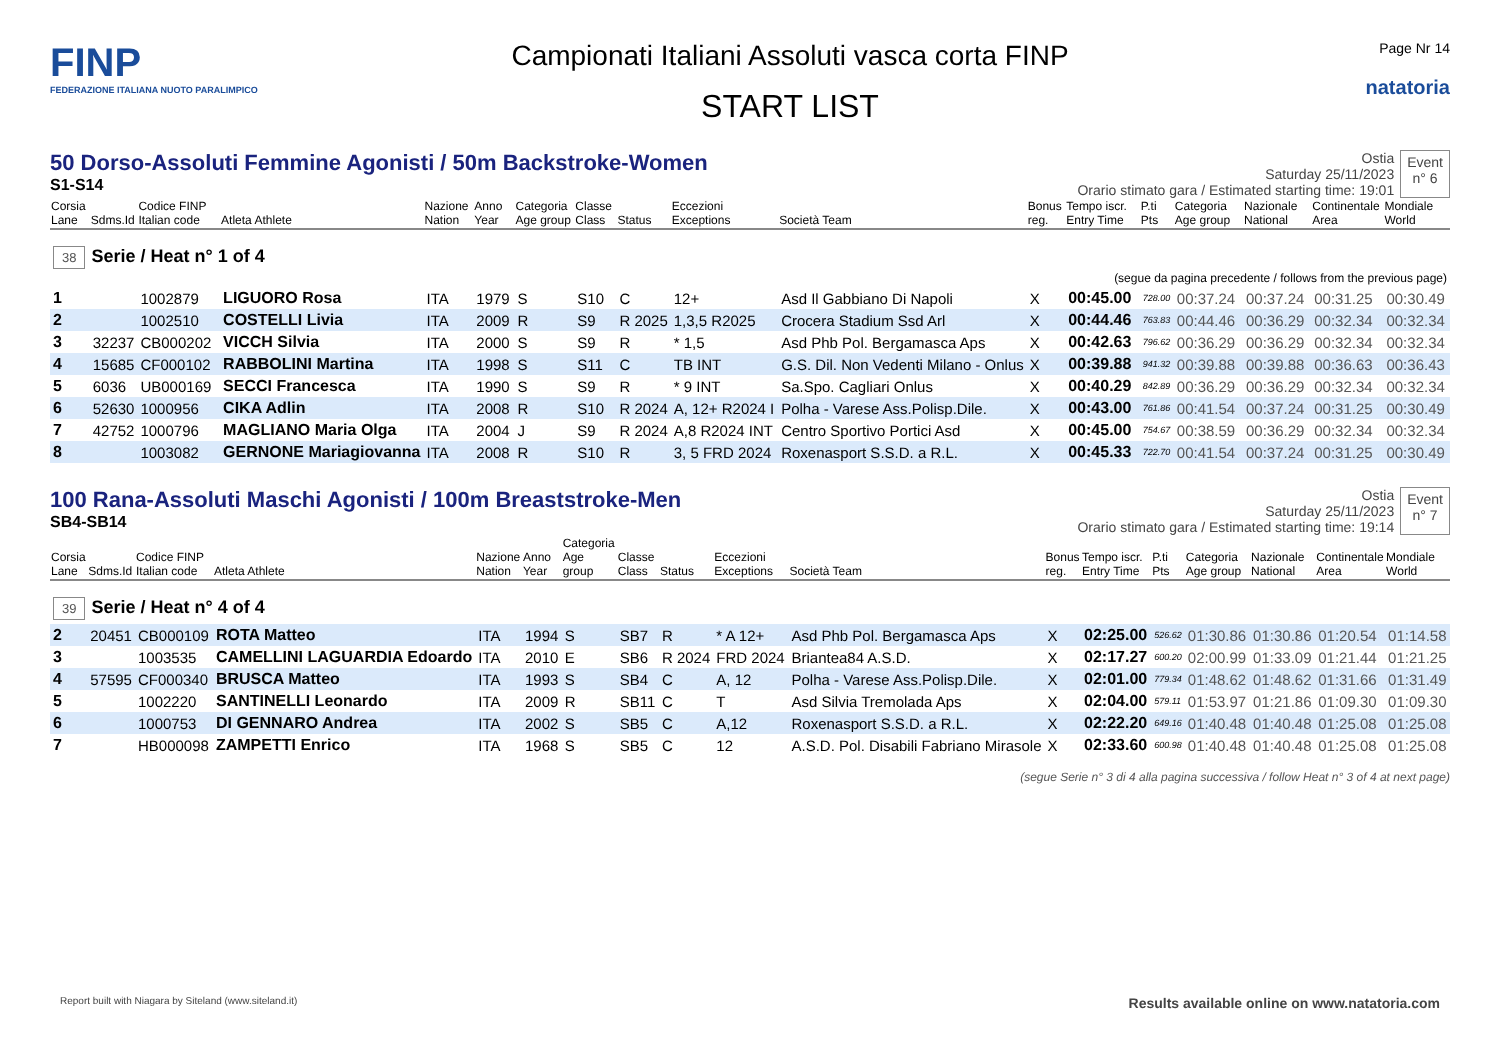FINP
FEDERAZIONE ITALIANA NUOTO PARALIMPICO
Campionati Italiani Assoluti vasca corta FINP
START LIST
Page Nr 14
natatoria
50 Dorso-Assoluti Femmine Agonisti / 50m Backstroke-Women
S1-S14
Ostia
Saturday 25/11/2023
Orario stimato gara / Estimated starting time: 19:01
Event
n° 6
| Corsia Lane | Sdms.Id | Codice FINP Italian code | Atleta Athlete | Nazione Nation | Anno Year | Categoria Age group | Classe Class | Status | Eccezioni Exceptions | Società Team | Bonus reg. | Tempo iscr. Entry Time | P.ti Pts | Categoria Age group | Nazionale National | Continentale Area | Mondiale World |
| --- | --- | --- | --- | --- | --- | --- | --- | --- | --- | --- | --- | --- | --- | --- | --- | --- | --- |
| 38 Serie / Heat n° 1 of 4 (segue da pagina precedente / follows from the previous page) | | | | | | | | | | | | | | | | | |
| 1 | | 1002879 | LIGUORO Rosa | ITA | 1979 | S | S10 | C | 12+ | Asd Il Gabbiano Di Napoli | X | 00:45.00 | 728.00 | 00:37.24 | 00:37.24 | 00:31.25 | 00:30.49 |
| 2 | | 1002510 | COSTELLI Livia | ITA | 2009 | R | S9 | R 2025 | 1,3,5 R2025 | Crocera Stadium Ssd Arl | X | 00:44.46 | 763.83 | 00:44.46 | 00:36.29 | 00:32.34 | 00:32.34 |
| 3 | 32237 | CB000202 | VICCH Silvia | ITA | 2000 | S | S9 | R | * 1,5 | Asd Phb Pol. Bergamasca Aps | X | 00:42.63 | 796.62 | 00:36.29 | 00:36.29 | 00:32.34 | 00:32.34 |
| 4 | 15685 | CF000102 | RABBOLINI Martina | ITA | 1998 | S | S11 | C | TB INT | G.S. Dil. Non Vedenti Milano - Onlus | X | 00:39.88 | 941.32 | 00:39.88 | 00:39.88 | 00:36.63 | 00:36.43 |
| 5 | 6036 | UB000169 | SECCI Francesca | ITA | 1990 | S | S9 | R | * 9 INT | Sa.Spo. Cagliari Onlus | X | 00:40.29 | 842.89 | 00:36.29 | 00:36.29 | 00:32.34 | 00:32.34 |
| 6 | 52630 | 1000956 | CIKA Adlin | ITA | 2008 | R | S10 | R 2024 | A, 12+ R2024 I | Polha - Varese Ass.Polisp.Dile. | X | 00:43.00 | 761.86 | 00:41.54 | 00:37.24 | 00:31.25 | 00:30.49 |
| 7 | 42752 | 1000796 | MAGLIANO Maria Olga | ITA | 2004 | J | S9 | R 2024 | A,8 R2024 INT | Centro Sportivo Portici Asd | X | 00:45.00 | 754.67 | 00:38.59 | 00:36.29 | 00:32.34 | 00:32.34 |
| 8 | | 1003082 | GERNONE Mariagiovanna | ITA | 2008 | R | S10 | R | 3, 5 FRD 2024 | Roxenasport S.S.D. a R.L. | X | 00:45.33 | 722.70 | 00:41.54 | 00:37.24 | 00:31.25 | 00:30.49 |
100 Rana-Assoluti Maschi Agonisti / 100m Breaststroke-Men
SB4-SB14
Ostia
Saturday 25/11/2023
Orario stimato gara / Estimated starting time: 19:14
Event
n° 7
| Corsia Lane | Sdms.Id | Codice FINP Italian code | Atleta Athlete | Nazione Nation | Anno Year | Categoria Age group | Classe Class | Status | Eccezioni Exceptions | Società Team | Bonus reg. | Tempo iscr. Entry Time | P.ti Pts | Categoria Age group | Nazionale National | Continentale Area | Mondiale World |
| --- | --- | --- | --- | --- | --- | --- | --- | --- | --- | --- | --- | --- | --- | --- | --- | --- | --- |
| 39 Serie / Heat n° 4 of 4 | | | | | | | | | | | | | | | | | |
| 2 | 20451 | CB000109 | ROTA Matteo | ITA | 1994 | S | SB7 | R | * A 12+ | Asd Phb Pol. Bergamasca Aps | X | 02:25.00 | 526.62 | 01:30.86 | 01:30.86 | 01:20.54 | 01:14.58 |
| 3 | | 1003535 | CAMELLINI LAGUARDIA Edoardo | ITA | 2010 | E | SB6 | R 2024 | FRD 2024 | Briantea84 A.S.D. | X | 02:17.27 | 600.20 | 02:00.99 | 01:33.09 | 01:21.44 | 01:21.25 |
| 4 | 57595 | CF000340 | BRUSCA Matteo | ITA | 1993 | S | SB4 | C | A, 12 | Polha - Varese Ass.Polisp.Dile. | X | 02:01.00 | 779.34 | 01:48.62 | 01:48.62 | 01:31.66 | 01:31.49 |
| 5 | | 1002220 | SANTINELLI Leonardo | ITA | 2009 | R | SB11 | C | T | Asd Silvia Tremolada Aps | X | 02:04.00 | 579.11 | 01:53.97 | 01:21.86 | 01:09.30 | 01:09.30 |
| 6 | | 1000753 | DI GENNARO Andrea | ITA | 2002 | S | SB5 | C | A,12 | Roxenasport S.S.D. a R.L. | X | 02:22.20 | 649.16 | 01:40.48 | 01:40.48 | 01:25.08 | 01:25.08 |
| 7 | | HB000098 | ZAMPETTI Enrico | ITA | 1968 | S | SB5 | C | 12 | A.S.D. Pol. Disabili Fabriano Mirasole | X | 02:33.60 | 600.98 | 01:40.48 | 01:40.48 | 01:25.08 | 01:25.08 |
(segue Serie n° 3 di 4 alla pagina successiva / follow Heat n° 3 of 4 at next page)
Report built with Niagara by Siteland (www.siteland.it)
Results available online on www.natatoria.com